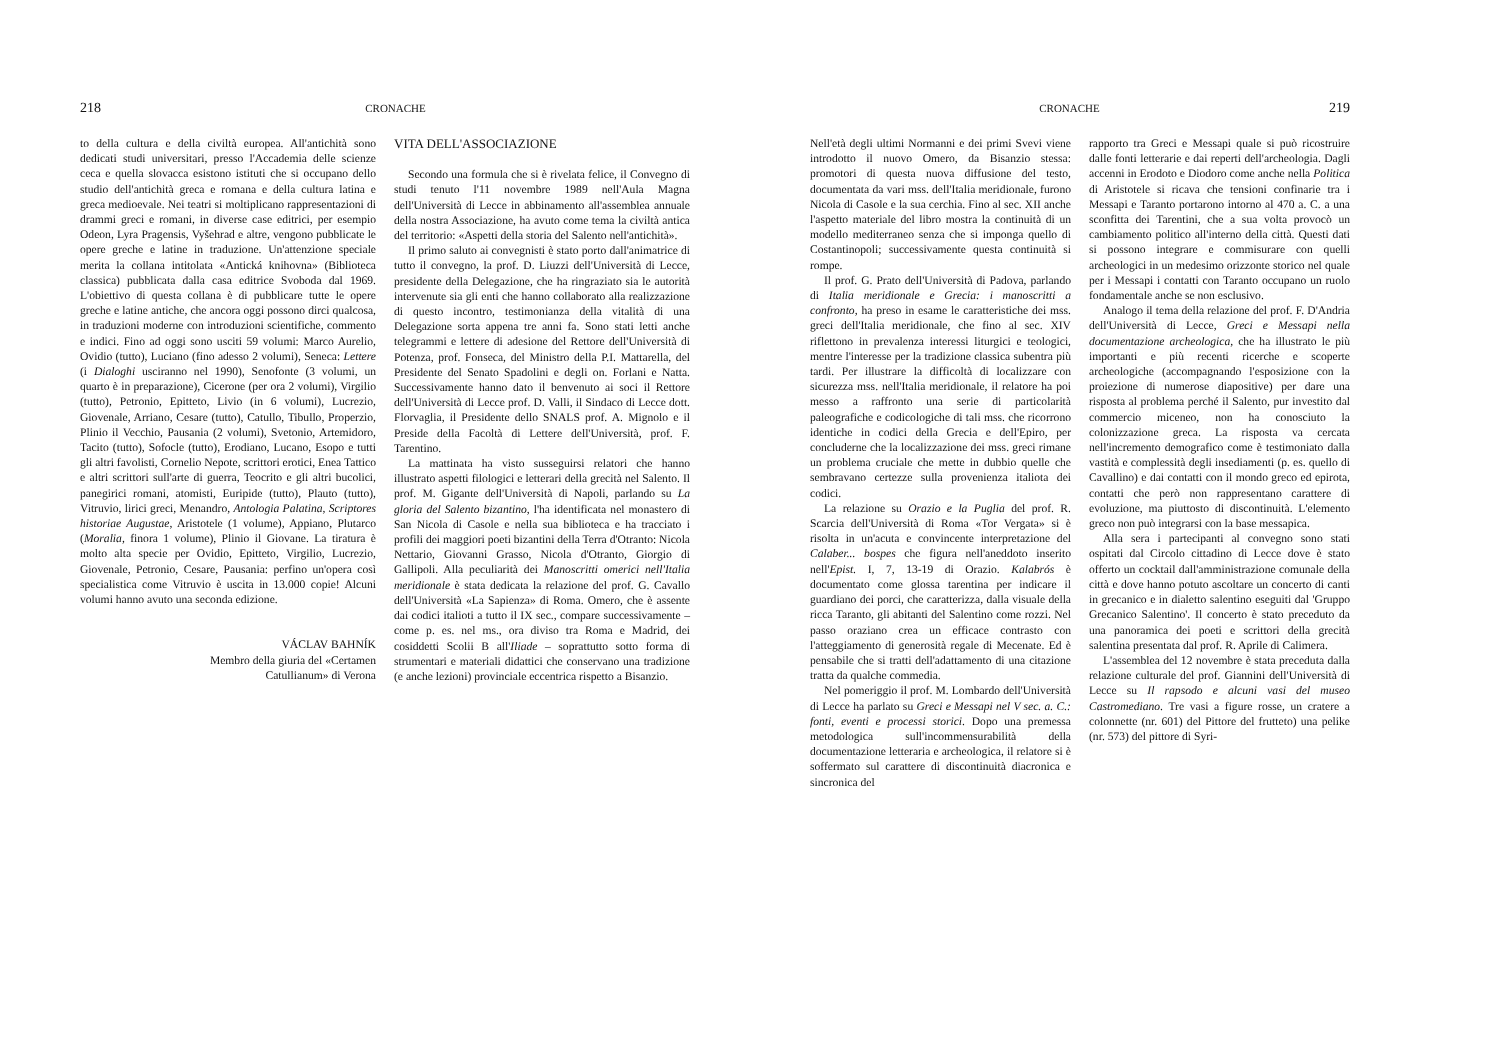218 CRONACHE
to della cultura e della civiltà europea. All'antichità sono dedicati studi universitari, presso l'Accademia delle scienze ceca e quella slovacca esistono istituti che si occupano dello studio dell'antichità greca e romana e della cultura latina e greca medioevale. Nei teatri si moltiplicano rappresentazioni di drammi greci e romani, in diverse case editrici, per esempio Odeon, Lyra Pragensis, Vyšehrad e altre, vengono pubblicate le opere greche e latine in traduzione. Un'attenzione speciale merita la collana intitolata «Antická knihovna» (Biblioteca classica) pubblicata dalla casa editrice Svoboda dal 1969. L'obiettivo di questa collana è di pubblicare tutte le opere greche e latine antiche, che ancora oggi possono dirci qualcosa, in traduzioni moderne con introduzioni scientifiche, commento e indici. Fino ad oggi sono usciti 59 volumi: Marco Aurelio, Ovidio (tutto), Luciano (fino adesso 2 volumi), Seneca: Lettere (i Dialoghi usciranno nel 1990), Senofonte (3 volumi, un quarto è in preparazione), Cicerone (per ora 2 volumi), Virgilio (tutto), Petronio, Epitteto, Livio (in 6 volumi), Lucrezio, Giovenale, Arriano, Cesare (tutto), Catullo, Tibullo, Properzio, Plinio il Vecchio, Pausania (2 volumi), Svetonio, Artemidoro, Tacito (tutto), Sofocle (tutto), Erodiano, Lucano, Esopo e tutti gli altri favolisti, Cornelio Nepote, scrittori erotici, Enea Tattico e altri scrittori sull'arte di guerra, Teocrito e gli altri bucolici, panegirici romani, atomisti, Euripide (tutto), Plauto (tutto), Vitruvio, lirici greci, Menandro, Antologia Palatina, Scriptores historiae Augustae, Aristotele (1 volume), Appiano, Plutarco (Moralia, finora 1 volume), Plinio il Giovane. La tiratura è molto alta specie per Ovidio, Epitteto, Virgilio, Lucrezio, Giovenale, Petronio, Cesare, Pausania: perfino un'opera così specialistica come Vitruvio è uscita in 13.000 copie! Alcuni volumi hanno avuto una seconda edizione.
VÁCLAV BAHNÍK
Membro della giuria del «Certamen
Catullianum» di Verona
VITA DELL'ASSOCIAZIONE
Secondo una formula che si è rivelata felice, il Convegno di studi tenuto l'11 novembre 1989 nell'Aula Magna dell'Università di Lecce in abbinamento all'assemblea annuale della nostra Associazione, ha avuto come tema la civiltà antica del territorio: «Aspetti della storia del Salento nell'antichità».
Il primo saluto ai convegnisti è stato porto dall'animatrice di tutto il convegno, la prof. D. Liuzzi dell'Università di Lecce, presidente della Delegazione, che ha ringraziato sia le autorità intervenute sia gli enti che hanno collaborato alla realizzazione di questo incontro, testimonianza della vitalità di una Delegazione sorta appena tre anni fa. Sono stati letti anche telegrammi e lettere di adesione del Rettore dell'Università di Potenza, prof. Fonseca, del Ministro della P.I. Mattarella, del Presidente del Senato Spadolini e degli on. Forlani e Natta. Successivamente hanno dato il benvenuto ai soci il Rettore dell'Università di Lecce prof. D. Valli, il Sindaco di Lecce dott. Florvaglia, il Presidente dello SNALS prof. A. Mignolo e il Preside della Facoltà di Lettere dell'Università, prof. F. Tarentino.
La mattinata ha visto susseguirsi relatori che hanno illustrato aspetti filologici e letterari della grecità nel Salento. Il prof. M. Gigante dell'Università di Napoli, parlando su La gloria del Salento bizantino, l'ha identificata nel monastero di San Nicola di Casole e nella sua biblioteca e ha tracciato i profili dei maggiori poeti bizantini della Terra d'Otranto: Nicola Nettario, Giovanni Grasso, Nicola d'Otranto, Giorgio di Gallipoli. Alla peculiarità dei Manoscritti omerici nell'Italia meridionale è stata dedicata la relazione del prof. G. Cavallo dell'Università «La Sapienza» di Roma. Omero, che è assente dai codici italioti a tutto il IX sec., compare successivamente – come p. es. nel ms., ora diviso tra Roma e Madrid, dei cosiddetti Scolii B all'Iliade – soprattutto sotto forma di strumentari e materiali didattici che conservano una tradizione (e anche lezioni) provinciale eccentrica rispetto a Bisanzio.
CRONACHE 219
Nell'età degli ultimi Normanni e dei primi Svevi viene introdotto il nuovo Omero, da Bisanzio stessa: promotori di questa nuova diffusione del testo, documentata da vari mss. dell'Italia meridionale, furono Nicola di Casole e la sua cerchia. Fino al sec. XII anche l'aspetto materiale del libro mostra la continuità di un modello mediterraneo senza che si imponga quello di Costantinopoli; successivamente questa continuità si rompe.
Il prof. G. Prato dell'Università di Padova, parlando di Italia meridionale e Grecia: i manoscritti a confronto, ha preso in esame le caratteristiche dei mss. greci dell'Italia meridionale, che fino al sec. XIV riflettono in prevalenza interessi liturgici e teologici, mentre l'interesse per la tradizione classica subentra più tardi. Per illustrare la difficoltà di localizzare con sicurezza mss. nell'Italia meridionale, il relatore ha poi messo a raffronto una serie di particolarità paleografiche e codicologiche di tali mss. che ricorrono identiche in codici della Grecia e dell'Epiro, per concluderne che la localizzazione dei mss. greci rimane un problema cruciale che mette in dubbio quelle che sembravano certezze sulla provenienza italiota dei codici.
La relazione su Orazio e la Puglia del prof. R. Scarcia dell'Università di Roma «Tor Vergata» si è risolta in un'acuta e convincente interpretazione del Calaber... bospes che figura nell'aneddoto inserito nell'Epist. I, 7, 13-19 di Orazio. Kalabrós è documentato come glossa tarentina per indicare il guardiano dei porci, che caratterizza, dalla visuale della ricca Taranto, gli abitanti del Salentino come rozzi. Nel passo oraziano crea un efficace contrasto con l'atteggiamento di generosità regale di Mecenate. Ed è pensabile che si tratti dell'adattamento di una citazione tratta da qualche commedia.
Nel pomeriggio il prof. M. Lombardo dell'Università di Lecce ha parlato su Greci e Messapi nel V sec. a. C.: fonti, eventi e processi storici. Dopo una premessa metodologica sull'incommensurabilità della documentazione letteraria e archeologica, il relatore si è soffermato sul carattere di discontinuità diacronica e sincronica del
rapporto tra Greci e Messapi quale si può ricostruire dalle fonti letterarie e dai reperti dell'archeologia. Dagli accenni in Erodoto e Diodoro come anche nella Politica di Aristotele si ricava che tensioni confinarie tra i Messapi e Taranto portarono intorno al 470 a. C. a una sconfitta dei Tarentini, che a sua volta provocò un cambiamento politico all'interno della città. Questi dati si possono integrare e commisurare con quelli archeologici in un medesimo orizzonte storico nel quale per i Messapi i contatti con Taranto occupano un ruolo fondamentale anche se non esclusivo.
Analogo il tema della relazione del prof. F. D'Andria dell'Università di Lecce, Greci e Messapi nella documentazione archeologica, che ha illustrato le più importanti e più recenti ricerche e scoperte archeologiche (accompagnando l'esposizione con la proiezione di numerose diapositive) per dare una risposta al problema perché il Salento, pur investito dal commercio miceneo, non ha conosciuto la colonizzazione greca. La risposta va cercata nell'incremento demografico come è testimoniato dalla vastità e complessità degli insediamenti (p. es. quello di Cavallino) e dai contatti con il mondo greco ed epirota, contatti che però non rappresentano carattere di evoluzione, ma piuttosto di discontinuità. L'elemento greco non può integrarsi con la base messapica.
Alla sera i partecipanti al convegno sono stati ospitati dal Circolo cittadino di Lecce dove è stato offerto un cocktail dall'amministrazione comunale della città e dove hanno potuto ascoltare un concerto di canti in grecanico e in dialetto salentino eseguiti dal 'Gruppo Grecanico Salentino'. Il concerto è stato preceduto da una panoramica dei poeti e scrittori della grecità salentina presentata dal prof. R. Aprile di Calimera.
L'assemblea del 12 novembre è stata preceduta dalla relazione culturale del prof. Giannini dell'Università di Lecce su Il rapsodo e alcuni vasi del museo Castromediano. Tre vasi a figure rosse, un cratere a colonnette (nr. 601) del Pittore del frutteto) una pelike (nr. 573) del pittore di Syri-